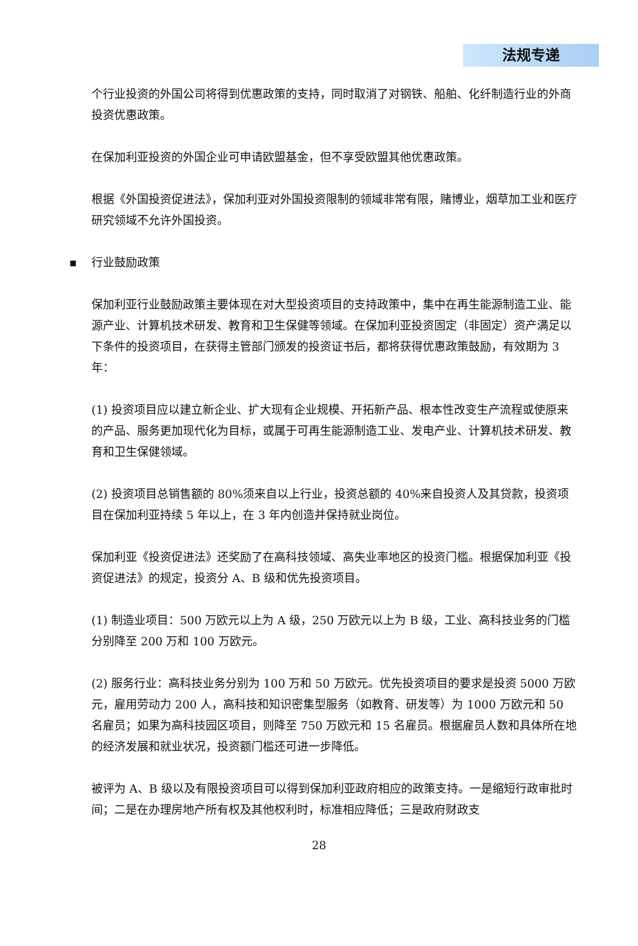法规专递
个行业投资的外国公司将得到优惠政策的支持，同时取消了对钢铁、船舶、化纤制造行业的外商投资优惠政策。
在保加利亚投资的外国企业可申请欧盟基金，但不享受欧盟其他优惠政策。
根据《外国投资促进法》，保加利亚对外国投资限制的领域非常有限，赌博业，烟草加工业和医疗研究领域不允许外国投资。
▪ 行业鼓励政策
保加利亚行业鼓励政策主要体现在对大型投资项目的支持政策中，集中在再生能源制造工业、能源产业、计算机技术研发、教育和卫生保健等领域。在保加利亚投资固定（非固定）资产满足以下条件的投资项目，在获得主管部门颁发的投资证书后，都将获得优惠政策鼓励，有效期为 3 年：
(1) 投资项目应以建立新企业、扩大现有企业规模、开拓新产品、根本性改变生产流程或使原来的产品、服务更加现代化为目标，或属于可再生能源制造工业、发电产业、计算机技术研发、教育和卫生保健领域。
(2) 投资项目总销售额的 80%须来自以上行业，投资总额的 40%来自投资人及其贷款，投资项目在保加利亚持续 5 年以上，在 3 年内创造并保持就业岗位。
保加利亚《投资促进法》还奖励了在高科技领域、高失业率地区的投资门槛。根据保加利亚《投资促进法》的规定，投资分 A、B 级和优先投资项目。
(1) 制造业项目：500 万欧元以上为 A 级，250 万欧元以上为 B 级，工业、高科技业务的门槛分别降至 200 万和 100 万欧元。
(2) 服务行业：高科技业务分别为 100 万和 50 万欧元。优先投资项目的要求是投资 5000 万欧元，雇用劳动力 200 人，高科技和知识密集型服务（如教育、研发等）为 1000 万欧元和 50 名雇员；如果为高科技园区项目，则降至 750 万欧元和 15 名雇员。根据雇员人数和具体所在地的经济发展和就业状况，投资额门槛还可进一步降低。
被评为 A、B 级以及有限投资项目可以得到保加利亚政府相应的政策支持。一是缩短行政审批时间；二是在办理房地产所有权及其他权利时，标准相应降低；三是政府财政支
28